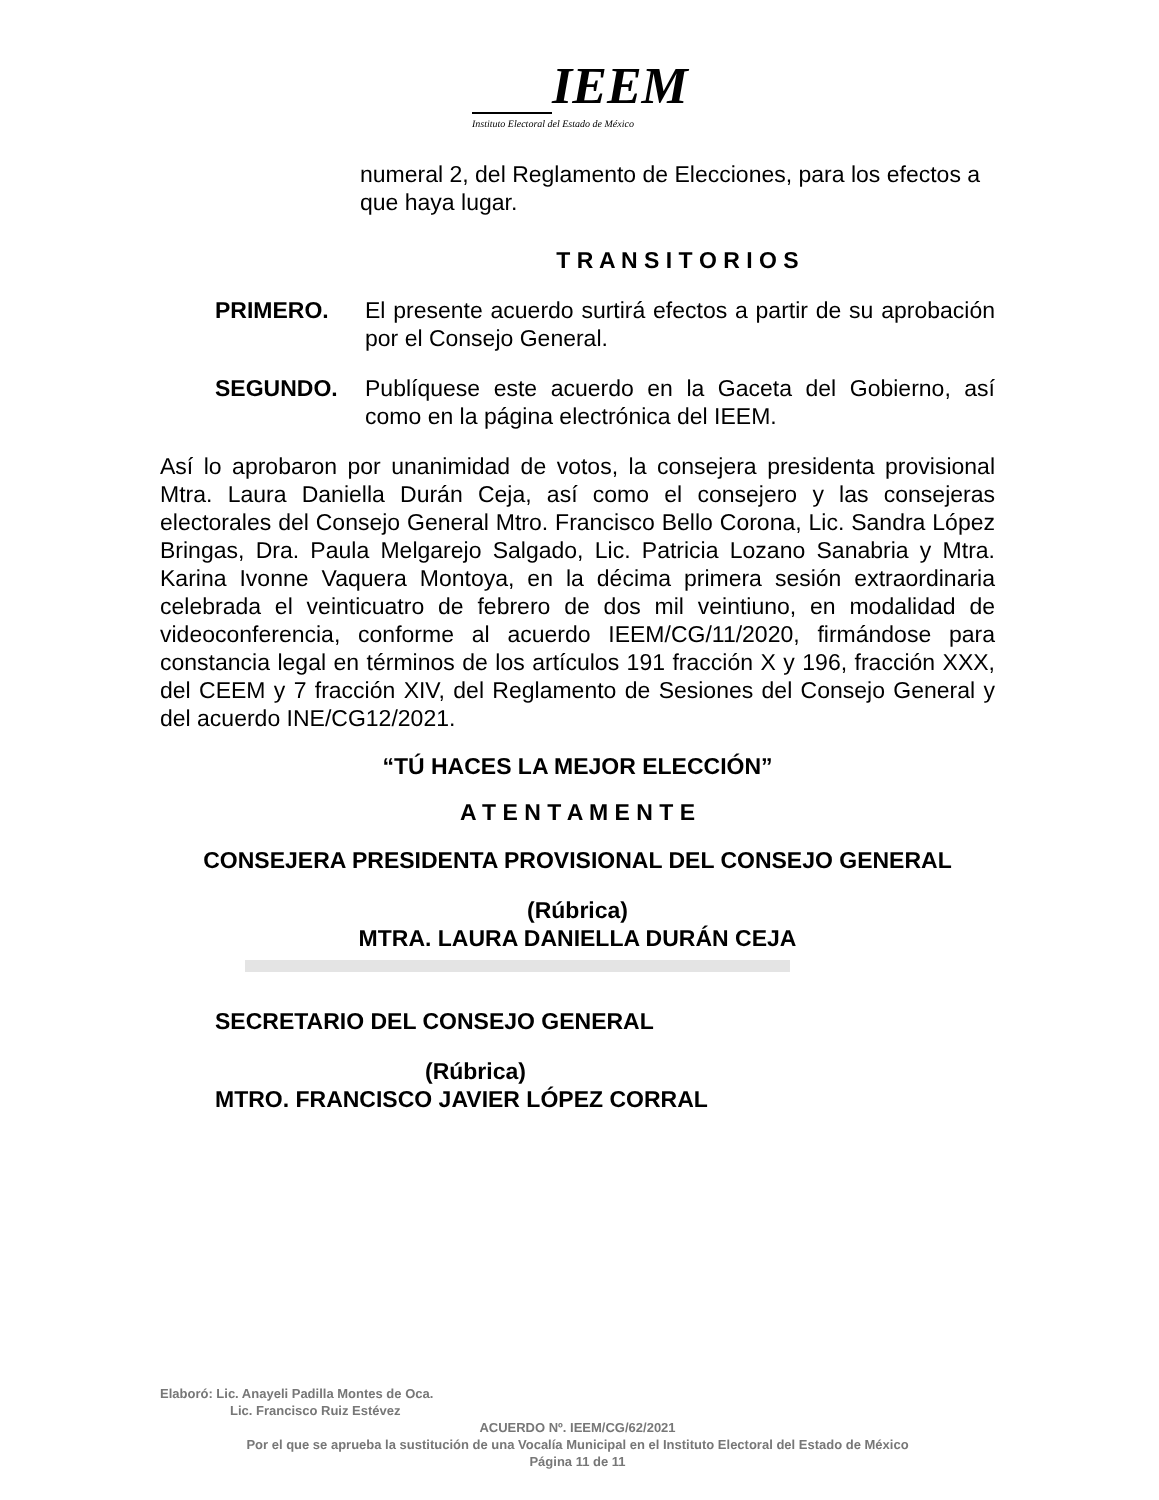IEEM
Instituto Electoral del Estado de México
numeral 2, del Reglamento de Elecciones, para los efectos a que haya lugar.
T R A N S I T O R I O S
PRIMERO. El presente acuerdo surtirá efectos a partir de su aprobación por el Consejo General.
SEGUNDO. Publíquese este acuerdo en la Gaceta del Gobierno, así como en la página electrónica del IEEM.
Así lo aprobaron por unanimidad de votos, la consejera presidenta provisional Mtra. Laura Daniella Durán Ceja, así como el consejero y las consejeras electorales del Consejo General Mtro. Francisco Bello Corona, Lic. Sandra López Bringas, Dra. Paula Melgarejo Salgado, Lic. Patricia Lozano Sanabria y Mtra. Karina Ivonne Vaquera Montoya, en la décima primera sesión extraordinaria celebrada el veinticuatro de febrero de dos mil veintiuno, en modalidad de videoconferencia, conforme al acuerdo IEEM/CG/11/2020, firmándose para constancia legal en términos de los artículos 191 fracción X y 196, fracción XXX, del CEEM y 7 fracción XIV, del Reglamento de Sesiones del Consejo General y del acuerdo INE/CG12/2021.
“TÚ HACES LA MEJOR ELECCIÓN”
A T E N T A M E N T E
CONSEJERA PRESIDENTA PROVISIONAL DEL CONSEJO GENERAL
(Rúbrica)
MTRA. LAURA DANIELLA DURÁN CEJA
SECRETARIO DEL CONSEJO GENERAL
(Rúbrica)
MTRO. FRANCISCO JAVIER LÓPEZ CORRAL
Elaboró: Lic. Anayeli Padilla Montes de Oca.
Lic. Francisco Ruiz Estévez
ACUERDO Nº. IEEM/CG/62/2021
Por el que se aprueba la sustitución de una Vocalía Municipal en el Instituto Electoral del Estado de México
Página 11 de 11